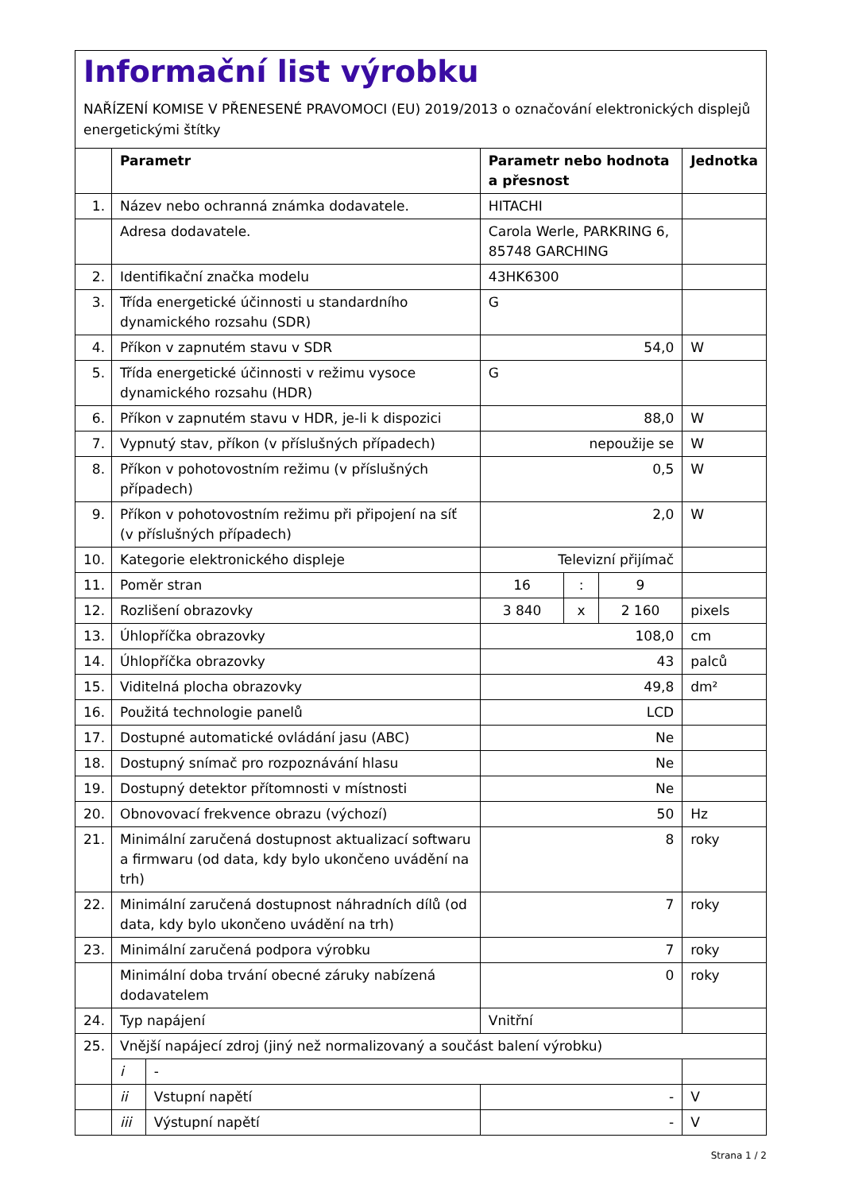Informační list výrobku
NAŘÍZENÍ KOMISE V PŘENESENÉ PRAVOMOCI (EU) 2019/2013 o označování elektronických displejů energetickými štítky
| | Parametr | | Parametr nebo hodnota a přesnost | | | Jednotka |
| --- | --- | --- | --- | --- | --- | --- |
| 1. | Název nebo ochranná známka dodavatele. | | HITACHI | | | |
| | Adresa dodavatele. | | Carola Werle, PARKRING 6, 85748 GARCHING | | | |
| 2. | Identifikační značka modelu | | 43HK6300 | | | |
| 3. | Třída energetické účinnosti u standardního dynamického rozsahu (SDR) | | G | | | |
| 4. | Příkon v zapnutém stavu v SDR | | 54,0 | | | W |
| 5. | Třída energetické účinnosti v režimu vysoce dynamického rozsahu (HDR) | | G | | | |
| 6. | Příkon v zapnutém stavu v HDR, je-li k dispozici | | 88,0 | | | W |
| 7. | Vypnutý stav, příkon (v příslušných případech) | | nepoužije se | | | W |
| 8. | Příkon v pohotovostním režimu (v příslušných případech) | | 0,5 | | | W |
| 9. | Příkon v pohotovostním režimu při připojení na síť (v příslušných případech) | | 2,0 | | | W |
| 10. | Kategorie elektronického displeje | | Televizní přijímač | | | |
| 11. | Poměr stran | | 16 | : | 9 | |
| 12. | Rozlišení obrazovky | | 3 840 | x | 2 160 | pixels |
| 13. | Úhlopříčka obrazovky | | 108,0 | | | cm |
| 14. | Úhlopříčka obrazovky | | 43 | | | palců |
| 15. | Viditelná plocha obrazovky | | 49,8 | | | dm² |
| 16. | Použitá technologie panelů | | LCD | | | |
| 17. | Dostupné automatické ovládání jasu (ABC) | | Ne | | | |
| 18. | Dostupný snímač pro rozpoznávání hlasu | | Ne | | | |
| 19. | Dostupný detektor přítomnosti v místnosti | | Ne | | | |
| 20. | Obnovovací frekvence obrazu (výchozí) | | 50 | | | Hz |
| 21. | Minimální zaručená dostupnost aktualizací softwaru a firmwaru (od data, kdy bylo ukončeno uvádění na trh) | | 8 | | | roky |
| 22. | Minimální zaručená dostupnost náhradních dílů (od data, kdy bylo ukončeno uvádění na trh) | | 7 | | | roky |
| 23. | Minimální zaručená podpora výrobku | | 7 | | | roky |
| | Minimální doba trvání obecné záruky nabízená dodavatelem | | 0 | | | roky |
| 24. | Typ napájení | | Vnitřní | | | |
| 25. | Vnější napájecí zdroj (jiný než normalizovaný a součást balení výrobku) | | | | | |
| | i | - | | | | |
| | ii | Vstupní napětí | - | | | V |
| | iii | Výstupní napětí | - | | | V |
Strana 1 / 2